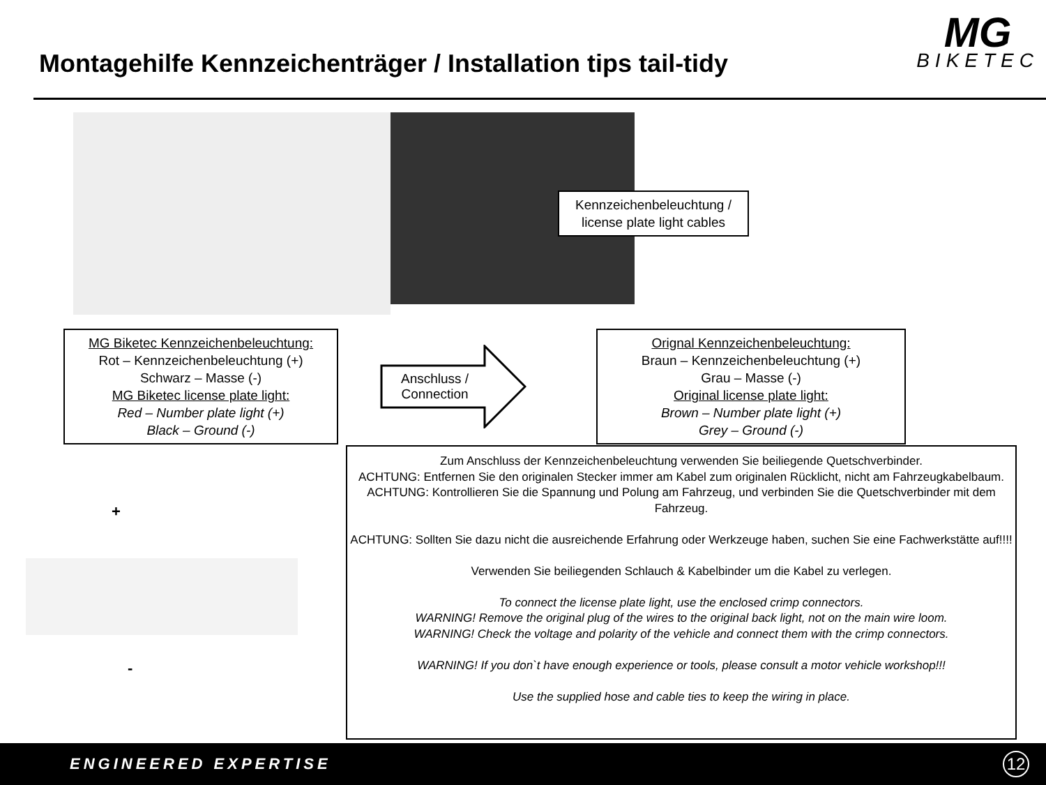Montagehilfe Kennzeichenträger / Installation tips tail-tidy
MG
BIKETEC
Kennzeichenbeleuchtung /
license plate light cables
MG Biketec Kennzeichenbeleuchtung:
Rot – Kennzeichenbeleuchtung (+)
Schwarz – Masse (-)
MG Biketec license plate light:
Red – Number plate light (+)
Black – Ground (-)
Anschluss /
Connection
Orignal Kennzeichenbeleuchtung:
Braun – Kennzeichenbeleuchtung (+)
Grau – Masse (-)
Original license plate light:
Brown – Number plate light (+)
Grey – Ground (-)
+
-
Zum Anschluss der Kennzeichenbeleuchtung verwenden Sie beiliegende Quetschverbinder.
ACHTUNG: Entfernen Sie den originalen Stecker immer am Kabel zum originalen Rücklicht, nicht am Fahrzeugkabelbaum.
ACHTUNG: Kontrollieren Sie die Spannung und Polung am Fahrzeug, und verbinden Sie die Quetschverbinder mit dem Fahrzeug.
ACHTUNG: Sollten Sie dazu nicht die ausreichende Erfahrung oder Werkzeuge haben, suchen Sie eine Fachwerkstätte auf!!!!
Verwenden Sie beiliegenden Schlauch & Kabelbinder um die Kabel zu verlegen.
To connect the license plate light, use the enclosed crimp connectors.
WARNING! Remove the original plug of the wires to the original back light, not on the main wire loom.
WARNING! Check the voltage and polarity of the vehicle and connect them with the crimp connectors.
WARNING! If you don`t have enough experience or tools, please consult a motor vehicle workshop!!!
Use the supplied hose and cable ties to keep the wiring in place.
ENGINEERED EXPERTISE
12